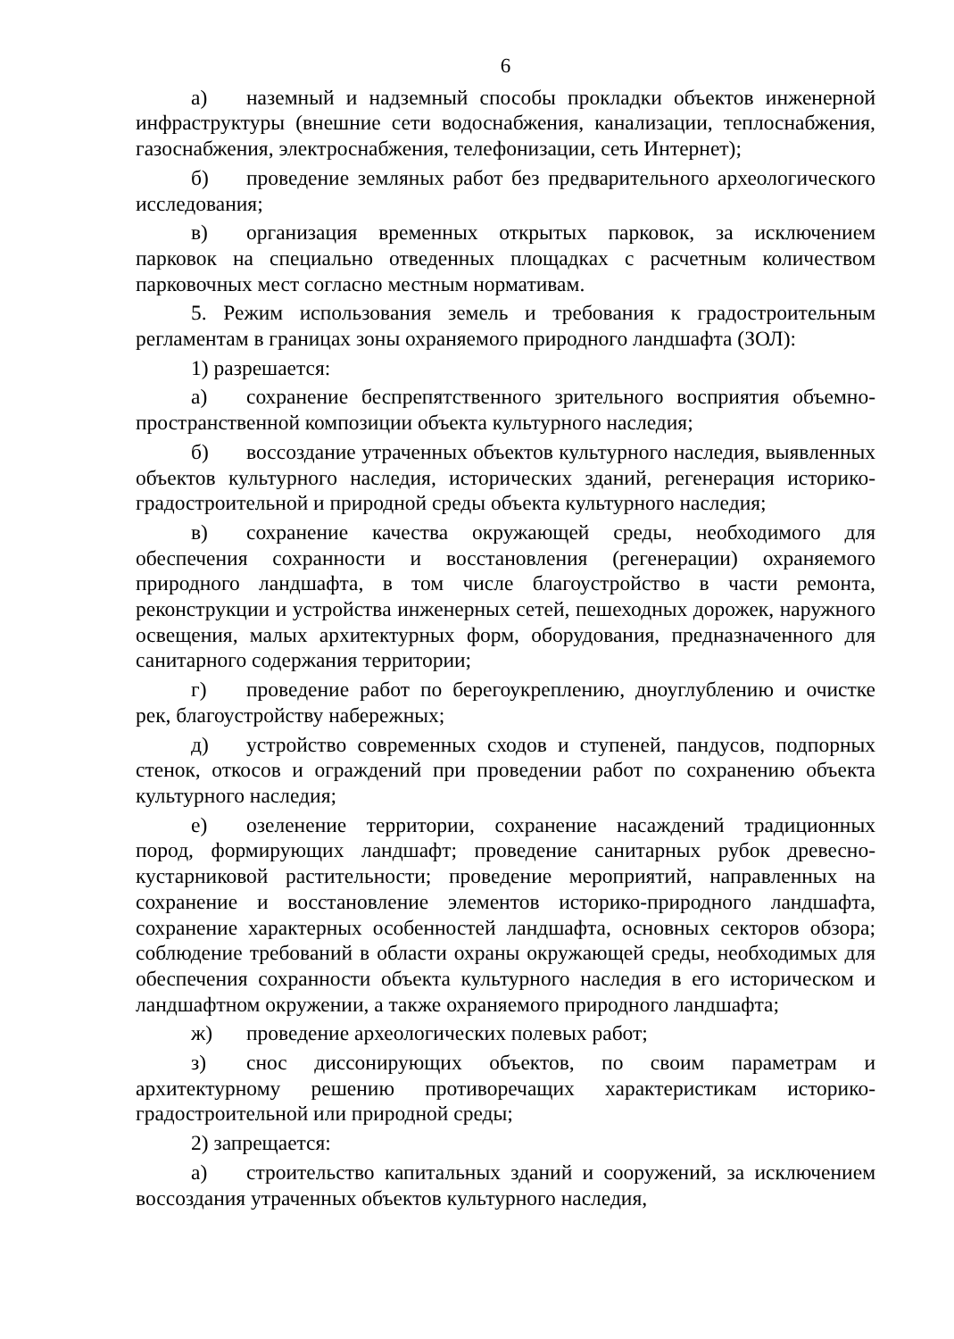6
а) наземный и надземный способы прокладки объектов инженерной инфраструктуры (внешние сети водоснабжения, канализации, теплоснабжения, газоснабжения, электроснабжения, телефонизации, сеть Интернет);
б) проведение земляных работ без предварительного археологического исследования;
в) организация временных открытых парковок, за исключением парковок на специально отведенных площадках с расчетным количеством парковочных мест согласно местным нормативам.
5. Режим использования земель и требования к градостроительным регламентам в границах зоны охраняемого природного ландшафта (ЗОЛ):
1) разрешается:
а) сохранение беспрепятственного зрительного восприятия объемно-пространственной композиции объекта культурного наследия;
б) воссоздание утраченных объектов культурного наследия, выявленных объектов культурного наследия, исторических зданий, регенерация историко-градостроительной и природной среды объекта культурного наследия;
в) сохранение качества окружающей среды, необходимого для обеспечения сохранности и восстановления (регенерации) охраняемого природного ландшафта, в том числе благоустройство в части ремонта, реконструкции и устройства инженерных сетей, пешеходных дорожек, наружного освещения, малых архитектурных форм, оборудования, предназначенного для санитарного содержания территории;
г) проведение работ по берегоукреплению, дноуглублению и очистке рек, благоустройству набережных;
д) устройство современных сходов и ступеней, пандусов, подпорных стенок, откосов и ограждений при проведении работ по сохранению объекта культурного наследия;
е) озеленение территории, сохранение насаждений традиционных пород, формирующих ландшафт; проведение санитарных рубок древесно-кустарниковой растительности; проведение мероприятий, направленных на сохранение и восстановление элементов историко-природного ландшафта, сохранение характерных особенностей ландшафта, основных секторов обзора; соблюдение требований в области охраны окружающей среды, необходимых для обеспечения сохранности объекта культурного наследия в его историческом и ландшафтном окружении, а также охраняемого природного ландшафта;
ж) проведение археологических полевых работ;
з) снос диссонирующих объектов, по своим параметрам и архитектурному решению противоречащих характеристикам историко-градостроительной или природной среды;
2) запрещается:
а) строительство капитальных зданий и сооружений, за исключением воссоздания утраченных объектов культурного наследия,